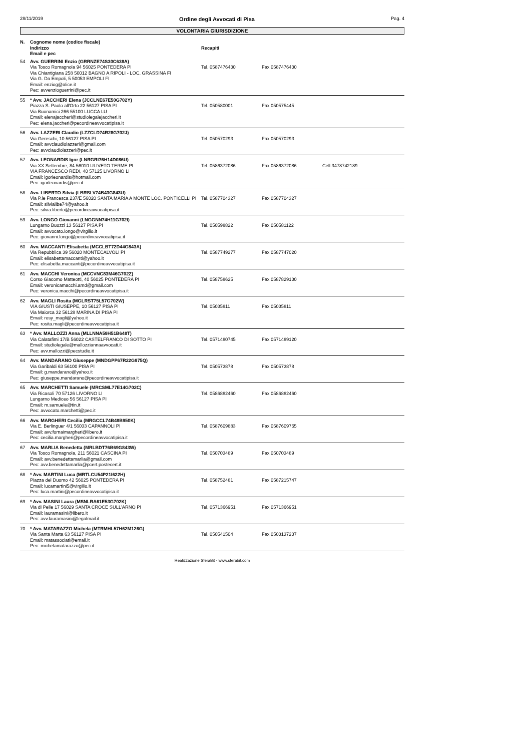28/11/2019 Ordine degli Avvocati di Pisa Pag. 4
VOLONTARIA GIURISDIZIONE
| N. | Cognome nome (codice fiscale) Indirizzo Email e pec | Recapiti | | |
| --- | --- | --- | --- | --- |
| 54 | Avv. GUERRINI Enzio (GRRNZE74S30C638A) Via Tosco Romagnola 94 56025 PONTEDERA PI Via Chiantigiana 258 50012 BAGNO A RIPOLI - LOC. GRASSINA FI Via G. Da Empoli, 5 50053 EMPOLI FI Email: enziog@alice.it Pec: avvenzioguerrini@pec.it | Tel. 0587476430 | Fax 0587476430 | |
| 55 | * Avv. JACCHERI Elena (JCCLNE67E50G702Y) Piazza S. Paolo all'Orto 22 56127 PISA PI Via Buonamici 266 55100 LUCCA LU Email: elenajaccheri@studiolegalejaccheri.it Pec: elena.jaccheri@pecordineavvocatipisa.it | Tel. 050580001 | Fax 050575445 | |
| 56 | Avv. LAZZERI Claudio (LZZCLD74R28G702J) Via Gereschi, 10 56127 PISA PI Email: avvclaudiolazzeri@gmail.com Pec: avvclaudiolazzeri@pec.it | Tel. 050570293 | Fax 050570293 | |
| 57 | Avv. LEONARDIS Igor (LNRGRI76H14D086U) Via XX Settembre, 84 56010 ULIVETO TERME PI VIA FRANCESCO REDI, 40 57125 LIVORNO LI Email: igorleonardis@hotmail.com Pec: igorleonardis@pec.it | Tel. 0586372086 | Fax 0586372086 | Cell 3478742189 |
| 58 | Avv. LIBERTO Silvia (LBRSLV74B43G843U) Via P.le Francesca 237/E 56020 SANTA MARIA A MONTE LOC. PONTICELLI PI Email: silvialibe74@yahoo.it Pec: silvia.liberto@pecordineavvocatipisa.it | Tel. 0587704327 | Fax 0587704327 | |
| 59 | Avv. LONGO Giovanni (LNGGNN74H11G702I) Lungarno Buozzi 13 56127 PISA PI Email: avvocato.longo@virgilio.it Pec: giovanni.longo@pecordineavvocatipisa.it | Tel. 050598822 | Fax 050581122 | |
| 60 | Avv. MACCANTI Elisabetta (MCCLBT72D44G843A) Via Repubblica 39 56020 MONTECALVOLI PI Email: elisabettamaccanti@yahoo.it Pec: elisabetta.maccanti@pecordineavvocatipisa.it | Tel. 0587749277 | Fax 0587747020 | |
| 61 | Avv. MACCHI Veronica (MCCVNC83M46G702Z) Corso Giacomo Matteotti, 40 56025 PONTEDERA PI Email: veronicamacchi.amd@gmail.com Pec: veronica.macchi@pecordineavvocatipisa.it | Tel. 058758625 | Fax 0587829130 | |
| 62 | Avv. MAGLI Rosita (MGLRST75L57G702W) VIA GIUSTI GIUSEPPE, 10 56127 PISA PI Via Maiorca 32 56128 MARINA DI PISA PI Email: rosy_magli@yahoo.it Pec: rosita.magli@pecordineavvocatipisa.it | Tel. 05035811 | Fax 05035811 | |
| 63 | * Avv. MALLOZZI Anna (MLLNNA59H51B648T) Via Calatafimi 17/B 56022 CASTELFRANCO DI SOTTO PI Email: studiolegale@mallozziannaavvocati.it Pec: avv.mallozzi@pecstudio.it | Tel. 0571480745 | Fax 0571489120 | |
| 64 | Avv. MANDARANO Giuseppe (MNDGPP67R22G975Q) Via Garibaldi 63 56100 PISA PI Email: g.mandarano@yahoo.it Pec: giuseppe.mandarano@pecordineavvocatipisa.it | Tel. 050573878 | Fax 050573878 | |
| 65 | Avv. MARCHETTI Samuele (MRCSML77E14G702C) Via Ricasoli 70 57126 LIVORNO LI Lungarno Mediceo 56 56127 PISA PI Email: m.samuele@tin.it Pec: avvocato.marchetti@pec.it | Tel. 0586882460 | Fax 0586882460 | |
| 66 | Avv. MARGHERI Cecilia (MRGCCL74B48B950K) Via E. Berlinguer 4/1 56033 CAPANNOLI PI Email: avv.fornaimargheri@libero.it Pec: cecilia.margheri@pecordineavvocatipisa.it | Tel. 0587609883 | Fax 0587609765 | |
| 67 | Avv. MARLIA Benedetta (MRLBDT76B69G843W) Via Tosco Romagnola, 211 56021 CASCINA PI Email: avv.benedettamarlia@gmail.com Pec: avv.benedettamarlia@pcert.postecert.it | Tel. 050703489 | Fax 050703489 | |
| 68 | * Avv. MARTINI Luca (MRTLCU54P21I622H) Piazza del Duomo 42 56025 PONTEDERA PI Email: lucamartini5@virgilio.it Pec: luca.martini@pecordineavvocatipisa.it | Tel. 058752481 | Fax 0587215747 | |
| 69 | * Avv. MASINI Laura (MSNLRA61E53G702K) Via di Pelle 17 56029 SANTA CROCE SULL'ARNO PI Email: lauramasini@libero.it Pec: avv.lauramasini@legalmail.it | Tel. 0571366951 | Fax 0571366951 | |
| 70 | * Avv. MATARAZZO Michela (MTRMHL57H62M126G) Via Santa Marta 63 56127 PISA PI Email: matassociati@email.it Pec: michelamatarazzo@pec.it | Tel. 050541504 | Fax 0503137237 | |
Realizzazione SferaBit - www.sferabit.com